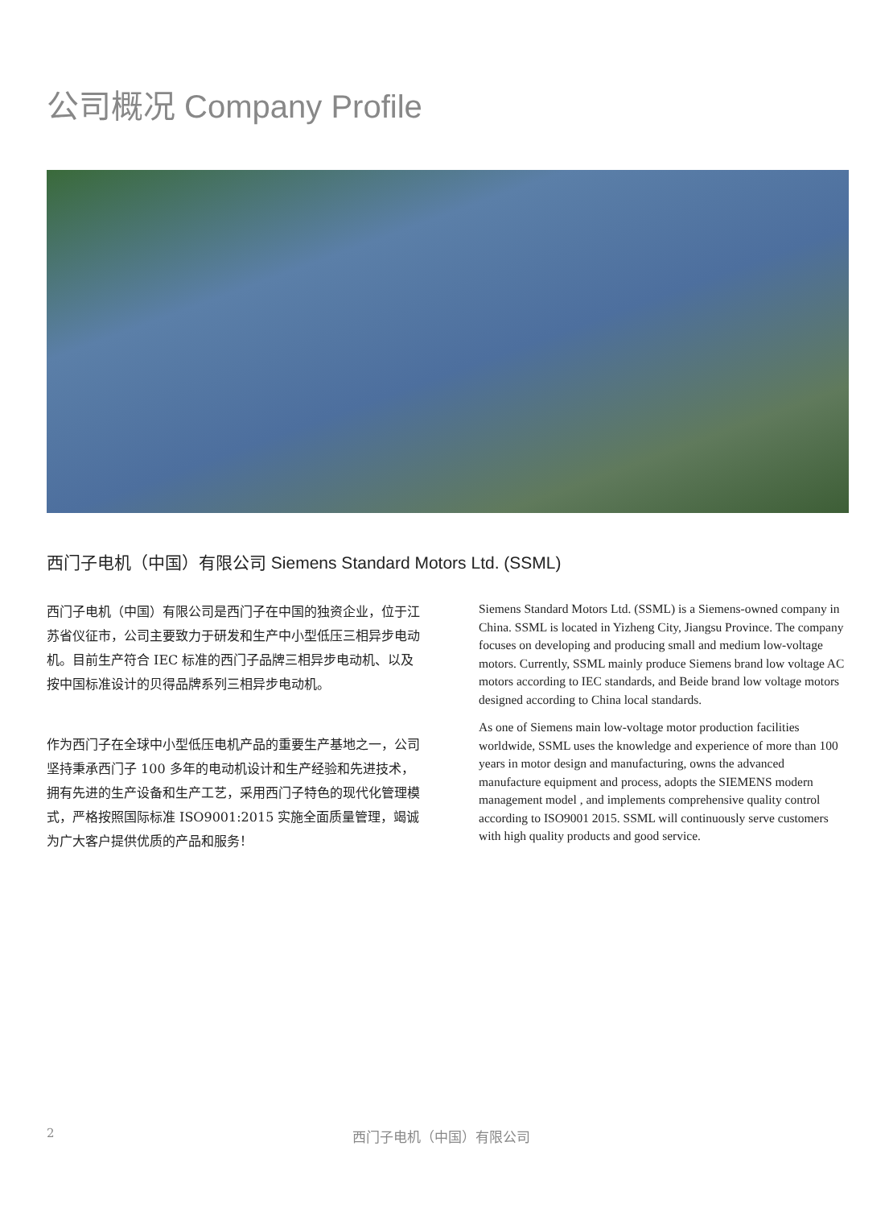公司概况 Company Profile
西门子电机（中国）有限公司 Siemens Standard Motors Ltd. (SSML)
西门子电机（中国）有限公司是西门子在中国的独资企业，位于江苏省仪征市，公司主要致力于研发和生产中小型低压三相异步电动机。目前生产符合 IEC 标准的西门子品牌三相异步电动机、以及按中国标准设计的贝得品牌系列三相异步电动机。
作为西门子在全球中小型低压电机产品的重要生产基地之一，公司坚持秉承西门子 100 多年的电动机设计和生产经验和先进技术，拥有先进的生产设备和生产工艺，采用西门子特色的现代化管理模式，严格按照国际标准 ISO9001:2015 实施全面质量管理，竭诚为广大客户提供优质的产品和服务！
Siemens Standard Motors Ltd. (SSML) is a Siemens-owned company in China. SSML is located in Yizheng City, Jiangsu Province. The company focuses on developing and producing small and medium low-voltage motors. Currently, SSML mainly produce Siemens brand low voltage AC motors according to IEC standards, and Beide brand low voltage motors designed according to China local standards.
As one of Siemens main low-voltage motor production facilities worldwide, SSML uses the knowledge and experience of more than 100 years in motor design and manufacturing, owns the advanced manufacture equipment and process, adopts the SIEMENS modern management model , and implements comprehensive quality control according to ISO9001 2015. SSML will continuously serve customers with high quality products and good service.
2 西门子电机（中国）有限公司